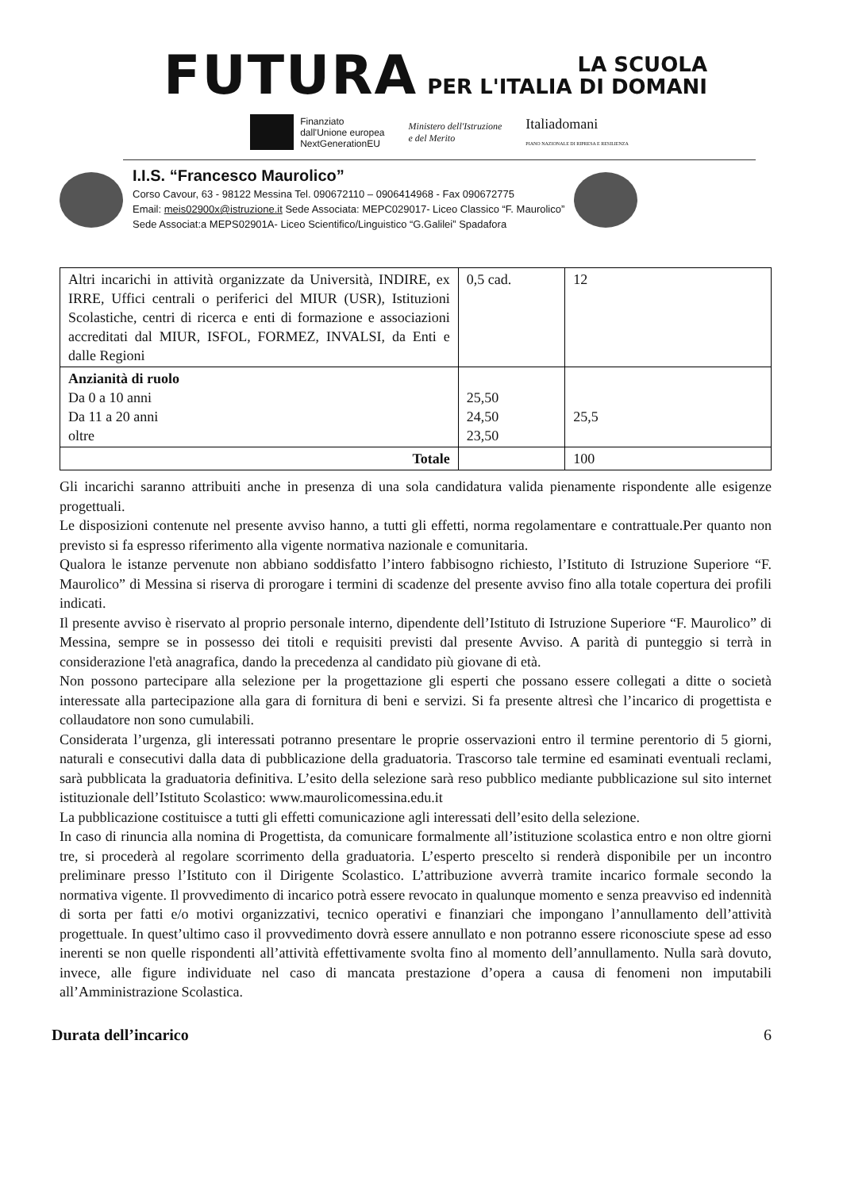FUTURA
LA SCUOLA
PER L'ITALIA DI DOMANI
Finanziato
dall'Unione europea
NextGenerationEU
Ministero dell'Istruzione
e del Merito
Italiadomani
PIANO NAZIONALE DI RIPRESA E RESILIENZA
I.I.S. “Francesco Maurolico”
Corso Cavour, 63 - 98122 Messina Tel. 090672110 – 0906414968 - Fax 090672775
Email: meis02900x@istruzione.it Sede Associata: MEPC029017- Liceo Classico “F. Maurolico”
Sede Associat:a MEPS02901A- Liceo Scientifico/Linguistico “G.Galilei” Spadafora
| Altri incarichi in attività organizzate da Università, INDIRE, ex IRRE, Uffici centrali o periferici del MIUR (USR), Istituzioni Scolastiche, centri di ricerca e enti di formazione e associazioni accreditati dal MIUR, ISFOL, FORMEZ, INVALSI, da Enti e dalle Regioni | 0,5 cad. | 12 |
| Anzianità di ruolo Da 0 a 10 anni Da 11 a 20 anni oltre | 25,50 24,50 23,50 | 25,5 |
| Totale | | 100 |
Gli incarichi saranno attribuiti anche in presenza di una sola candidatura valida pienamente rispondente alle esigenze progettuali.
Le disposizioni contenute nel presente avviso hanno, a tutti gli effetti, norma regolamentare e contrattuale.Per quanto non previsto si fa espresso riferimento alla vigente normativa nazionale e comunitaria.
Qualora le istanze pervenute non abbiano soddisfatto l’intero fabbisogno richiesto, l’Istituto di Istruzione Superiore “F. Maurolico” di Messina si riserva di prorogare i termini di scadenze del presente avviso fino alla totale copertura dei profili indicati.
Il presente avviso è riservato al proprio personale interno, dipendente dell’Istituto di Istruzione Superiore “F. Maurolico” di Messina, sempre se in possesso dei titoli e requisiti previsti dal presente Avviso. A parità di punteggio si terrà in considerazione l'età anagrafica, dando la precedenza al candidato più giovane di età.
Non possono partecipare alla selezione per la progettazione gli esperti che possano essere collegati a ditte o società interessate alla partecipazione alla gara di fornitura di beni e servizi. Si fa presente altresì che l’incarico di progettista e collaudatore non sono cumulabili.
Considerata l’urgenza, gli interessati potranno presentare le proprie osservazioni entro il termine perentorio di 5 giorni, naturali e consecutivi dalla data di pubblicazione della graduatoria. Trascorso tale termine ed esaminati eventuali reclami, sarà pubblicata la graduatoria definitiva. L’esito della selezione sarà reso pubblico mediante pubblicazione sul sito internet istituzionale dell’Istituto Scolastico: www.maurolicomessina.edu.it
La pubblicazione costituisce a tutti gli effetti comunicazione agli interessati dell’esito della selezione.
In caso di rinuncia alla nomina di Progettista, da comunicare formalmente all’istituzione scolastica entro e non oltre giorni tre, si procederà al regolare scorrimento della graduatoria. L’esperto prescelto si renderà disponibile per un incontro preliminare presso l’Istituto con il Dirigente Scolastico. L’attribuzione avverrà tramite incarico formale secondo la normativa vigente. Il provvedimento di incarico potrà essere revocato in qualunque momento e senza preavviso ed indennità di sorta per fatti e/o motivi organizzativi, tecnico operativi e finanziari che impongano l’annullamento dell’attività progettuale. In quest’ultimo caso il provvedimento dovrà essere annullato e non potranno essere riconosciute spese ad esso inerenti se non quelle rispondenti all’attività effettivamente svolta fino al momento dell’annullamento. Nulla sarà dovuto, invece, alle figure individuate nel caso di mancata prestazione d’opera a causa di fenomeni non imputabili all’Amministrazione Scolastica.
Durata dell’incarico 6